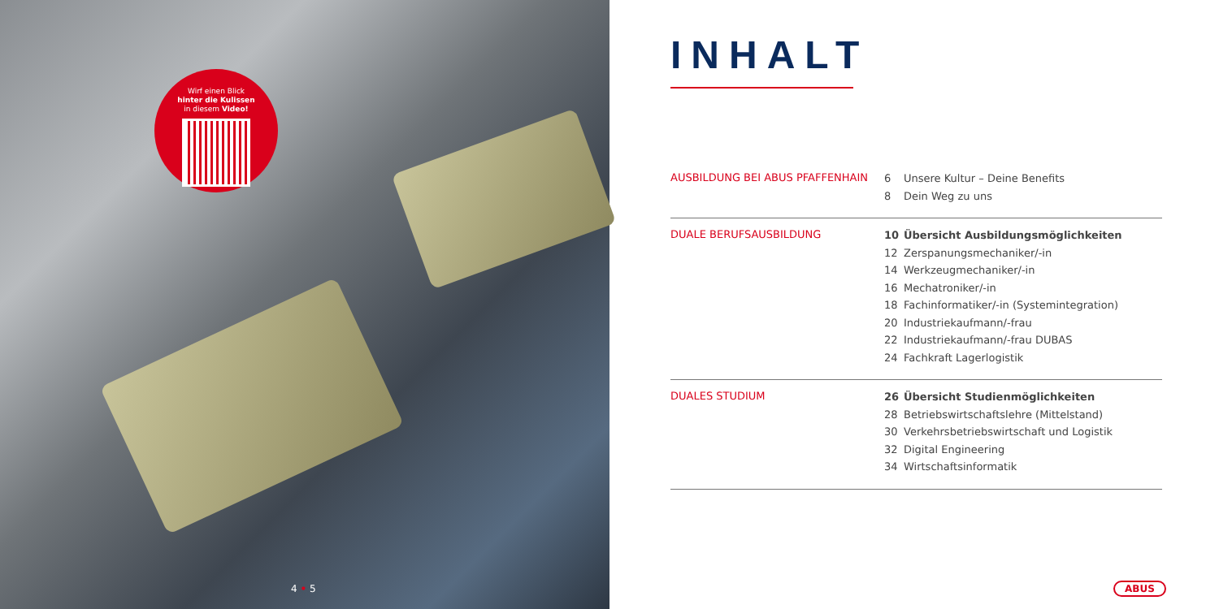Wirf einen Blick
hinter die Kulissen
in diesem Video!
4 • 5
INHALT
AUSBILDUNG BEI ABUS PFAFFENHAIN
6 Unsere Kultur – Deine Benefits
8 Dein Weg zu uns
DUALE BERUFSAUSBILDUNG
10 Übersicht Ausbildungsmöglichkeiten
12 Zerspanungsmechaniker/-in
14 Werkzeugmechaniker/-in
16 Mechatroniker/-in
18 Fachinformatiker/-in (Systemintegration)
20 Industriekaufmann/-frau
22 Industriekaufmann/-frau DUBAS
24 Fachkraft Lagerlogistik
DUALES STUDIUM
26 Übersicht Studienmöglichkeiten
28 Betriebswirtschaftslehre (Mittelstand)
30 Verkehrsbetriebswirtschaft und Logistik
32 Digital Engineering
34 Wirtschaftsinformatik
ABUS